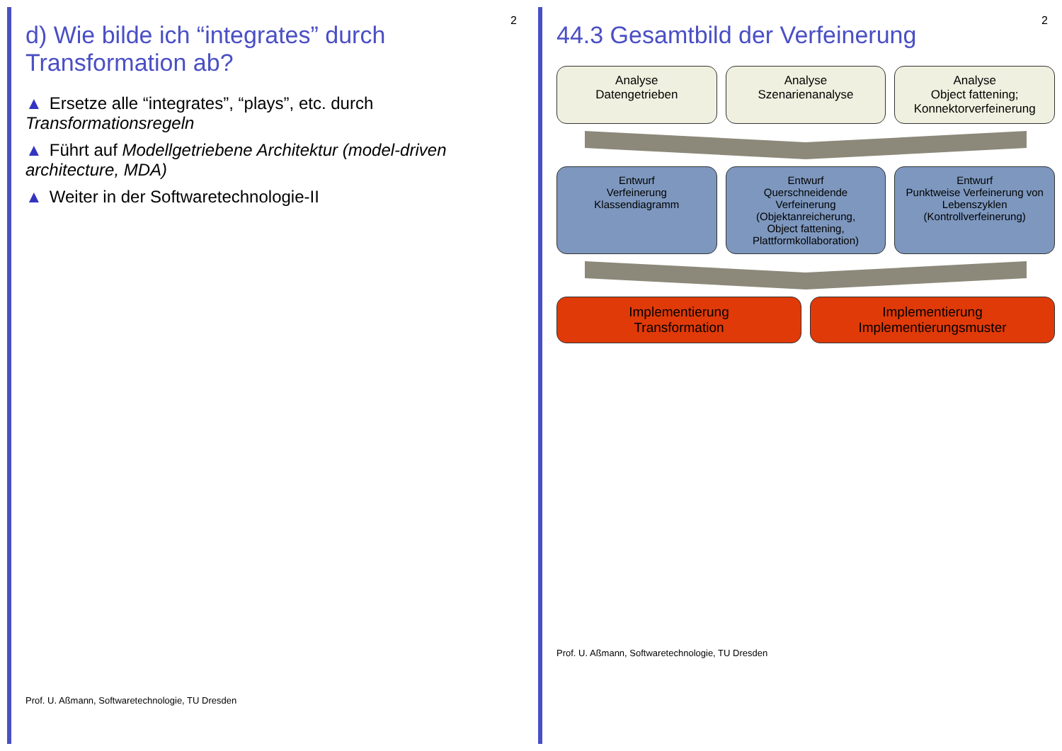2
d) Wie bilde ich “integrates” durch Transformation ab?
▲ Ersetze alle “integrates”, “plays”, etc. durch Transformationsregeln
▲ Führt auf Modellgetriebene Architektur (model-driven architecture, MDA)
▲ Weiter in der Softwaretechnologie-II
Prof. U. Aßmann, Softwaretechnologie, TU Dresden
2
44.3 Gesamtbild der Verfeinerung
Analyse
Datengetrieben
Analyse
Szenarienanalyse
Analyse
Object fattening;
Konnektorverfeinerung
Entwurf
Verfeinerung
Klassendiagramm
Entwurf
Querschneidende Verfeinerung
(Objektanreicherung,
Object fattening,
Plattformkollaboration)
Entwurf
Punktweise Verfeinerung von
Lebenszyklen
(Kontrollverfeinerung)
Implementierung
Transformation
Implementierung
Implementierungsmuster
Prof. U. Aßmann, Softwaretechnologie, TU Dresden